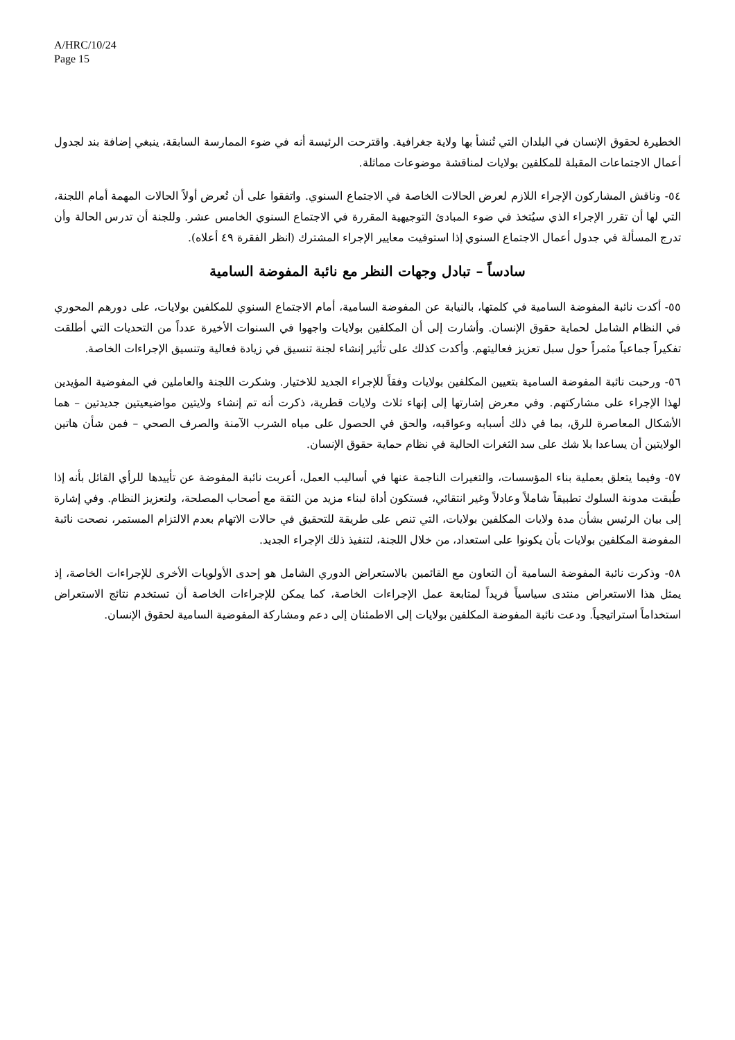A/HRC/10/24
Page 15
الخطيرة لحقوق الإنسان في البلدان التي تُنشأ بها ولاية جغرافية. واقترحت الرئيسة أنه في ضوء الممارسة السابقة، ينبغي إضافة بند لجدول أعمال الاجتماعات المقبلة للمكلفين بولايات لمناقشة موضوعات مماثلة.
٥٤- وناقش المشاركون الإجراء اللازم لعرض الحالات الخاصة في الاجتماع السنوي. واتفقوا على أن تُعرض أولاً الحالات المهمة أمام اللجنة، التي لها أن تقرر الإجراء الذي سيُتخذ في ضوء المبادئ التوجيهية المقررة في الاجتماع السنوي الخامس عشر. وللجنة أن تدرس الحالة وأن تدرج المسألة في جدول أعمال الاجتماع السنوي إذا استوفيت معايير الإجراء المشترك (انظر الفقرة ٤٩ أعلاه).
سادساً – تبادل وجهات النظر مع نائبة المفوضة السامية
٥٥- أكدت نائبة المفوضة السامية في كلمتها، بالنيابة عن المفوضة السامية، أمام الاجتماع السنوي للمكلفين بولايات، على دورهم المحوري في النظام الشامل لحماية حقوق الإنسان. وأشارت إلى أن المكلفين بولايات واجهوا في السنوات الأخيرة عدداً من التحديات التي أطلقت تفكيراً جماعياً مثمراً حول سبل تعزيز فعاليتهم. وأكدت كذلك على تأثير إنشاء لجنة تنسيق في زيادة فعالية وتنسيق الإجراءات الخاصة.
٥٦- ورحبت نائبة المفوضة السامية بتعيين المكلفين بولايات وفقاً للإجراء الجديد للاختيار. وشكرت اللجنة والعاملين في المفوضية المؤيدين لهذا الإجراء على مشاركتهم. وفي معرض إشارتها إلى إنهاء ثلاث ولايات قطرية، ذكرت أنه تم إنشاء ولايتين مواضيعيتين جديدتين – هما الأشكال المعاصرة للرق، بما في ذلك أسبابه وعواقبه، والحق في الحصول على مياه الشرب الآمنة والصرف الصحي – فمن شأن هاتين الولايتين أن يساعدا بلا شك على سد الثغرات الحالية في نظام حماية حقوق الإنسان.
٥٧- وفيما يتعلق بعملية بناء المؤسسات، والتغيرات الناجمة عنها في أساليب العمل، أعربت نائبة المفوضة عن تأييدها للرأي القائل بأنه إذا طُبقت مدونة السلوك تطبيقاً شاملاً وعادلاً وغير انتقائي، فستكون أداة لبناء مزيد من الثقة مع أصحاب المصلحة، ولتعزيز النظام. وفي إشارة إلى بيان الرئيس بشأن مدة ولايات المكلفين بولايات، التي تنص على طريقة للتحقيق في حالات الاتهام بعدم الالتزام المستمر، نصحت نائبة المفوضة المكلفين بولايات بأن يكونوا على استعداد، من خلال اللجنة، لتنفيذ ذلك الإجراء الجديد.
٥٨- وذكرت نائبة المفوضة السامية أن التعاون مع القائمين بالاستعراض الدوري الشامل هو إحدى الأولويات الأخرى للإجراءات الخاصة، إذ يمثل هذا الاستعراض منتدى سياسياً فريداً لمتابعة عمل الإجراءات الخاصة، كما يمكن للإجراءات الخاصة أن تستخدم نتائج الاستعراض استخداماً استراتيجياً. ودعت نائبة المفوضة المكلفين بولايات إلى الاطمئنان إلى دعم ومشاركة المفوضية السامية لحقوق الإنسان.